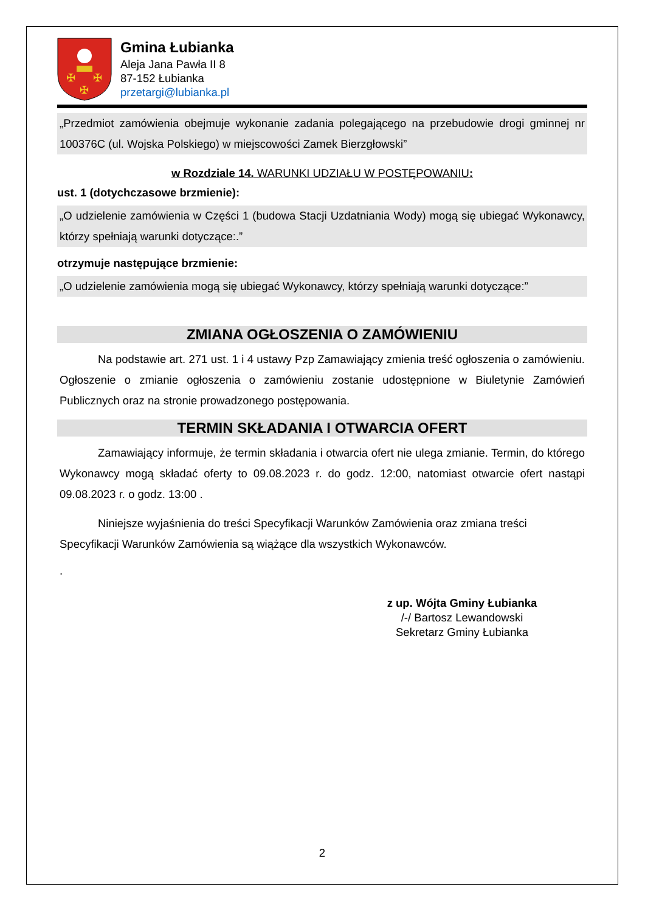✠
✠
✠
Gmina Łubianka
Aleja Jana Pawła II 8
87-152 Łubianka
przetargi@lubianka.pl
„Przedmiot zamówienia obejmuje wykonanie zadania polegającego na przebudowie drogi gminnej nr 100376C (ul. Wojska Polskiego) w miejscowości Zamek Bierzgłowski”
w Rozdziale 14. WARUNKI UDZIAŁU W POSTĘPOWANIU:
ust. 1 (dotychczasowe brzmienie):
„O udzielenie zamówienia w Części 1 (budowa Stacji Uzdatniania Wody) mogą się ubiegać Wykonawcy, którzy spełniają warunki dotyczące:.”
otrzymuje następujące brzmienie:
„O udzielenie zamówienia mogą się ubiegać Wykonawcy, którzy spełniają warunki dotyczące:”
ZMIANA OGŁOSZENIA O ZAMÓWIENIU
Na podstawie art. 271 ust. 1 i 4 ustawy Pzp Zamawiający zmienia treść ogłoszenia o zamówieniu. Ogłoszenie o zmianie ogłoszenia o zamówieniu zostanie udostępnione w Biuletynie Zamówień Publicznych oraz na stronie prowadzonego postępowania.
TERMIN SKŁADANIA I OTWARCIA OFERT
Zamawiający informuje, że termin składania i otwarcia ofert nie ulega zmianie. Termin, do którego Wykonawcy mogą składać oferty to 09.08.2023 r. do godz. 12:00, natomiast otwarcie ofert nastąpi 09.08.2023 r. o godz. 13:00 .
Niniejsze wyjaśnienia do treści Specyfikacji Warunków Zamówienia oraz zmiana treści Specyfikacji Warunków Zamówienia są wiążące dla wszystkich Wykonawców.
.
z up. Wójta Gminy Łubianka
/-/ Bartosz Lewandowski
Sekretarz Gminy Łubianka
2